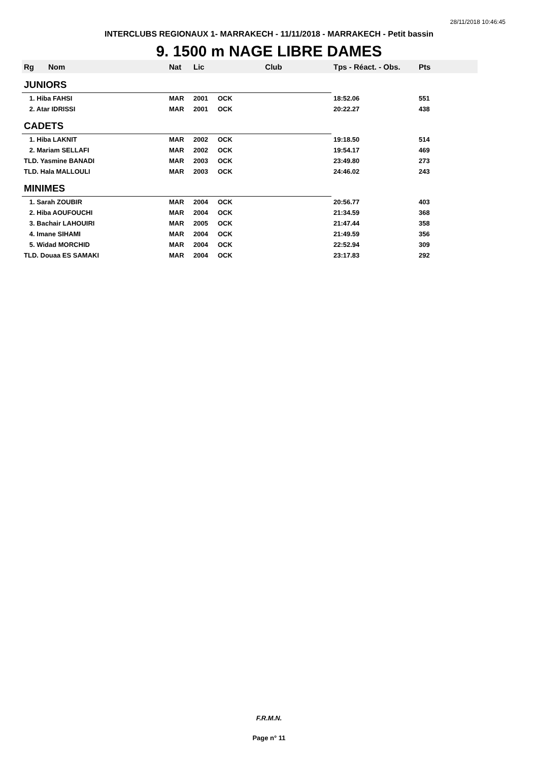28/11/2018 10:46:45
INTERCLUBS REGIONAUX 1- MARRAKECH - 11/11/2018 - MARRAKECH - Petit bassin
9. 1500 m NAGE LIBRE DAMES
| Rg | Nom | Nat | Lic | Club | Tps - Réact. - Obs. | Pts |
| --- | --- | --- | --- | --- | --- | --- |
| JUNIORS | | | | | | |
| 1. Hiba FAHSI | | MAR | 2001 | OCK | 18:52.06 | 551 |
| 2. Atar IDRISSI | | MAR | 2001 | OCK | 20:22.27 | 438 |
| CADETS | | | | | | |
| 1. Hiba LAKNIT | | MAR | 2002 | OCK | 19:18.50 | 514 |
| 2. Mariam SELLAFI | | MAR | 2002 | OCK | 19:54.17 | 469 |
| TLD. Yasmine BANADI | | MAR | 2003 | OCK | 23:49.80 | 273 |
| TLD. Hala MALLOULI | | MAR | 2003 | OCK | 24:46.02 | 243 |
| MINIMES | | | | | | |
| 1. Sarah ZOUBIR | | MAR | 2004 | OCK | 20:56.77 | 403 |
| 2. Hiba AOUFOUCHI | | MAR | 2004 | OCK | 21:34.59 | 368 |
| 3. Bachair LAHOUIRI | | MAR | 2005 | OCK | 21:47.44 | 358 |
| 4. Imane SIHAMI | | MAR | 2004 | OCK | 21:49.59 | 356 |
| 5. Widad MORCHID | | MAR | 2004 | OCK | 22:52.94 | 309 |
| TLD. Douaa ES SAMAKI | | MAR | 2004 | OCK | 23:17.83 | 292 |
F.R.M.N.
Page n° 11